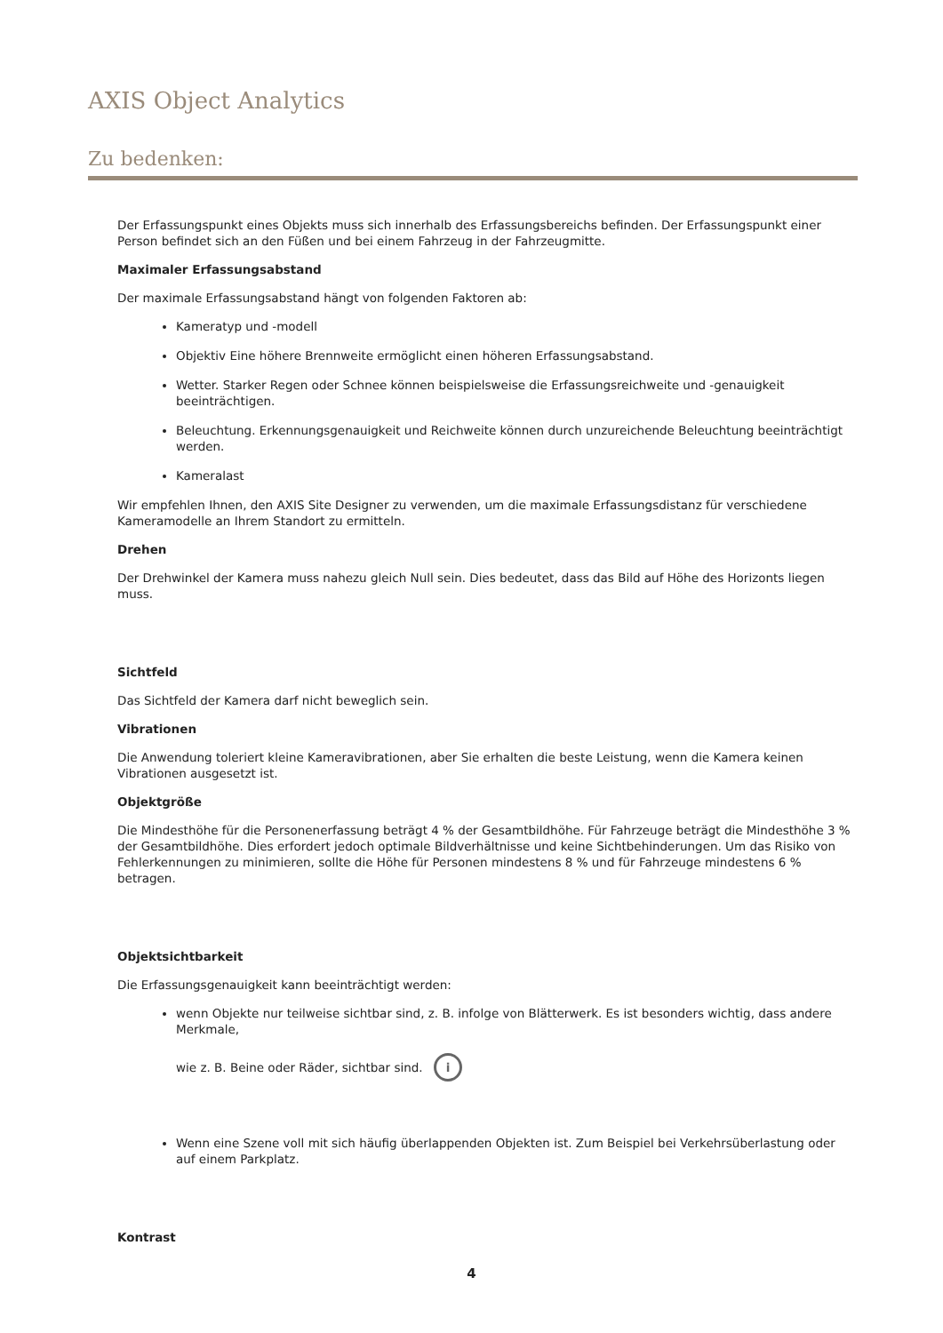AXIS Object Analytics
Zu bedenken:
Der Erfassungspunkt eines Objekts muss sich innerhalb des Erfassungsbereichs befinden. Der Erfassungspunkt einer Person befindet sich an den Füßen und bei einem Fahrzeug in der Fahrzeugmitte.
Maximaler Erfassungsabstand
Der maximale Erfassungsabstand hängt von folgenden Faktoren ab:
Kameratyp und -modell
Objektiv Eine höhere Brennweite ermöglicht einen höheren Erfassungsabstand.
Wetter. Starker Regen oder Schnee können beispielsweise die Erfassungsreichweite und -genauigkeit beeinträchtigen.
Beleuchtung. Erkennungsgenauigkeit und Reichweite können durch unzureichende Beleuchtung beeinträchtigt werden.
Kameralast
Wir empfehlen Ihnen, den AXIS Site Designer zu verwenden, um die maximale Erfassungsdistanz für verschiedene Kameramodelle an Ihrem Standort zu ermitteln.
Drehen
Der Drehwinkel der Kamera muss nahezu gleich Null sein. Dies bedeutet, dass das Bild auf Höhe des Horizonts liegen muss.
Sichtfeld
Das Sichtfeld der Kamera darf nicht beweglich sein.
Vibrationen
Die Anwendung toleriert kleine Kameravibrationen, aber Sie erhalten die beste Leistung, wenn die Kamera keinen Vibrationen ausgesetzt ist.
Objektgröße
Die Mindesthöhe für die Personenerfassung beträgt 4 % der Gesamtbildhöhe. Für Fahrzeuge beträgt die Mindesthöhe 3 % der Gesamtbildhöhe. Dies erfordert jedoch optimale Bildverhältnisse und keine Sichtbehinderungen. Um das Risiko von Fehlerkennungen zu minimieren, sollte die Höhe für Personen mindestens 8 % und für Fahrzeuge mindestens 6 % betragen.
Objektsichtbarkeit
Die Erfassungsgenauigkeit kann beeinträchtigt werden:
wenn Objekte nur teilweise sichtbar sind, z. B. infolge von Blätterwerk. Es ist besonders wichtig, dass andere Merkmale,
wie z. B. Beine oder Räder, sichtbar sind. i
Wenn eine Szene voll mit sich häufig überlappenden Objekten ist. Zum Beispiel bei Verkehrsüberlastung oder auf einem Parkplatz.
Kontrast
4